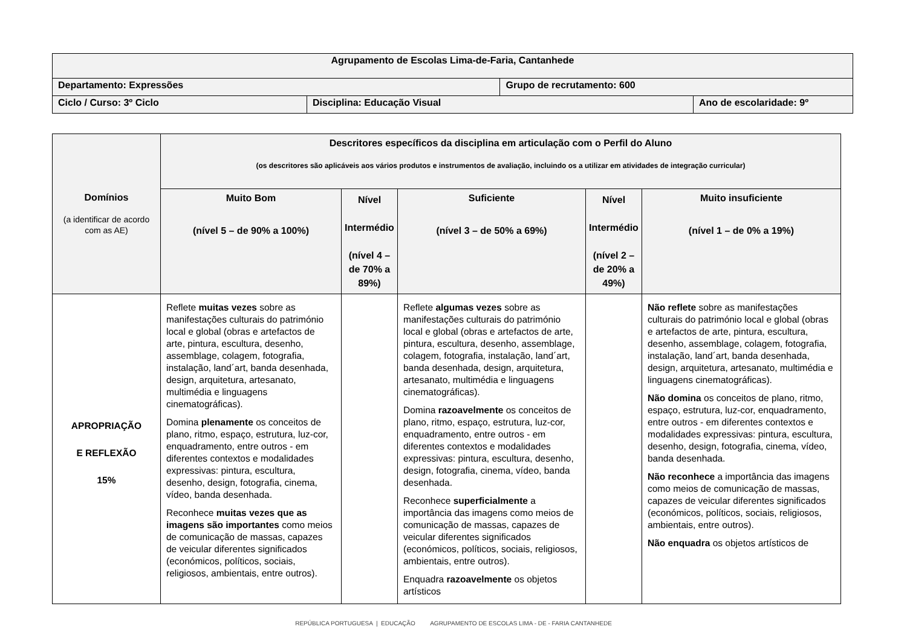| Agrupamento de Escolas Lima-de-Faria, Cantanhede | | | |
| Departamento: Expressões | | Grupo de recrutamento: 600 | |
| Ciclo / Curso: 3º Ciclo | Disciplina: Educação Visual | | Ano de escolaridade: 9º |
| Domínios (a identificar de acordo com as AE) | Descritores específicos da disciplina em articulação com o Perfil do Aluno (os descritores são aplicáveis aos vários produtos e instrumentos de avaliação, incluindo os a utilizar em atividades de integração curricular) | | | | |
| --- | --- | --- | --- | --- | --- |
| | Muito Bom (nível 5 – de 90% a 100%) | Nível Intermédio (nível 4 – de 70% a 89%) | Suficiente (nível 3 – de 50% a 69%) | Nível Intermédio (nível 2 – de 20% a 49%) | Muito insuficiente (nível 1 – de 0% a 19%) |
| APROPRIAÇÃO E REFLEXÃO 15% | Reflete muitas vezes sobre as manifestações culturais do património local e global (obras e artefactos de arte, pintura, escultura, desenho, assemblage, colagem, fotografia, instalação, land´art, banda desenhada, design, arquitetura, artesanato, multimédia e linguagens cinematográficas). Domina plenamente os conceitos de plano, ritmo, espaço, estrutura, luz-cor, enquadramento, entre outros - em diferentes contextos e modalidades expressivas: pintura, escultura, desenho, design, fotografia, cinema, vídeo, banda desenhada. Reconhece muitas vezes que as imagens são importantes como meios de comunicação de massas, capazes de veicular diferentes significados (económicos, políticos, sociais, religiosos, ambientais, entre outros). | | Reflete algumas vezes sobre as manifestações culturais do património local e global (obras e artefactos de arte, pintura, escultura, desenho, assemblage, colagem, fotografia, instalação, land´art, banda desenhada, design, arquitetura, artesanato, multimédia e linguagens cinematográficas). Domina razoavelmente os conceitos de plano, ritmo, espaço, estrutura, luz-cor, enquadramento, entre outros - em diferentes contextos e modalidades expressivas: pintura, escultura, desenho, design, fotografia, cinema, vídeo, banda desenhada. Reconhece superficialmente a importância das imagens como meios de comunicação de massas, capazes de veicular diferentes significados (económicos, políticos, sociais, religiosos, ambientais, entre outros). Enquadra razoavelmente os objetos artísticos | | Não reflete sobre as manifestações culturais do património local e global (obras e artefactos de arte, pintura, escultura, desenho, assemblage, colagem, fotografia, instalação, land´art, banda desenhada, design, arquitetura, artesanato, multimédia e linguagens cinematográficas). Não domina os conceitos de plano, ritmo, espaço, estrutura, luz-cor, enquadramento, entre outros - em diferentes contextos e modalidades expressivas: pintura, escultura, desenho, design, fotografia, cinema, vídeo, banda desenhada. Não reconhece a importância das imagens como meios de comunicação de massas, capazes de veicular diferentes significados (económicos, políticos, sociais, religiosos, ambientais, entre outros). Não enquadra os objetos artísticos de |
REPÚBLICA PORTUGUESA | EDUCAÇÃO AGRUPAMENTO DE ESCOLAS LIMA - DE - FARIA CANTANHEDE